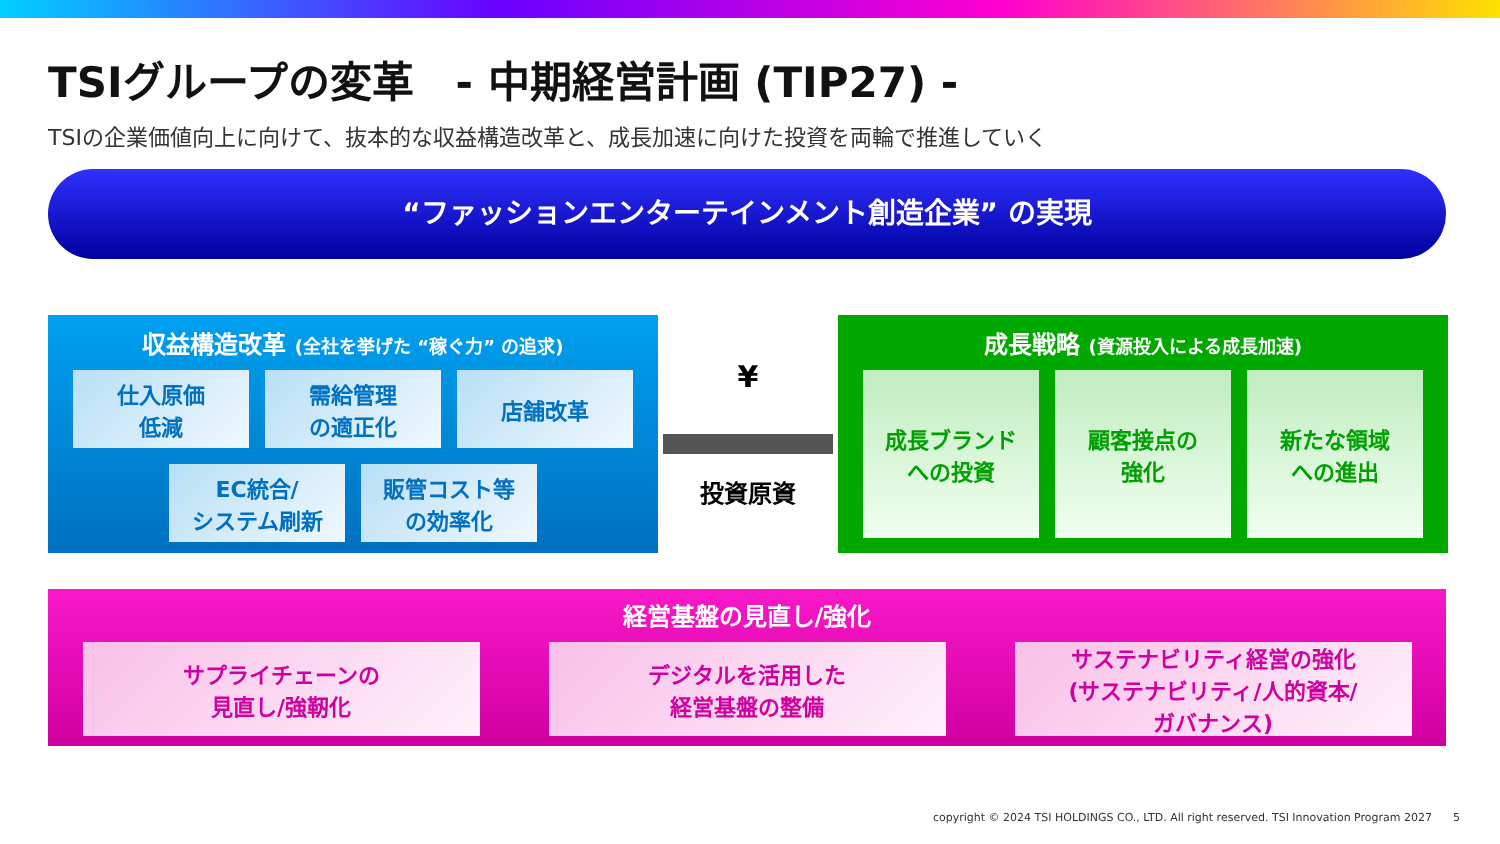TSIグループの変革　- 中期経営計画 (TIP27) -
TSIの企業価値向上に向けて、抜本的な収益構造改革と、成長加速に向けた投資を両輪で推進していく
“ファッションエンターテインメント創造企業” の実現
収益構造改革 (全社を挙げた “稼ぐ力” の追求)
仕入原価
低減
需給管理
の適正化
店舗改革
EC統合/
システム刷新
販管コスト等
の効率化
¥
投資原資
成長戦略 (資源投入による成長加速)
成長ブランド
への投資
顧客接点の
強化
新たな領域
への進出
経営基盤の見直し/強化
サプライチェーンの
見直し/強靭化
デジタルを活用した
経営基盤の整備
サステナビリティ経営の強化
(サステナビリティ/人的資本/
ガバナンス)
copyright © 2024 TSI HOLDINGS CO., LTD. All right reserved. TSI Innovation Program 2027 5